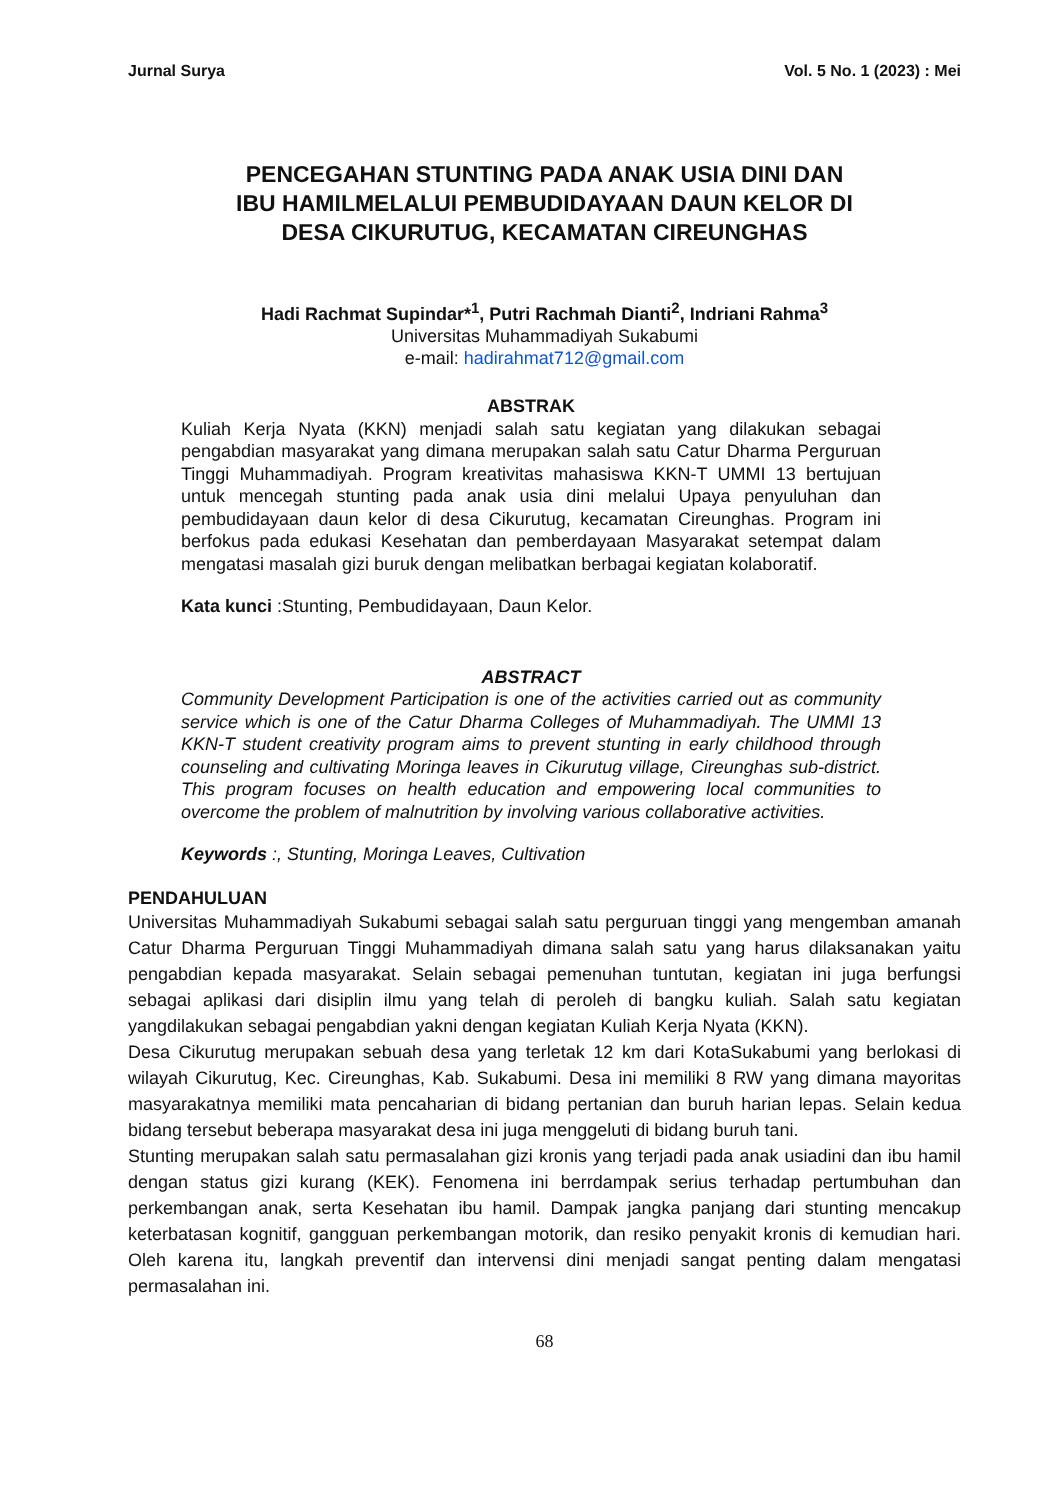Jurnal Surya Vol. 5 No. 1 (2023) : Mei
PENCEGAHAN STUNTING PADA ANAK USIA DINI DAN
IBU HAMILMELALUI PEMBUDIDAYAAN DAUN KELOR DI
DESA CIKURUTUG, KECAMATAN CIREUNGHAS
Hadi Rachmat Supindar*<sup>1</sup>, Putri Rachmah Dianti<sup>2</sup>, Indriani Rahma<sup>3</sup>
Universitas Muhammadiyah Sukabumi
e-mail: hadirahmat712@gmail.com
ABSTRAK
Kuliah Kerja Nyata (KKN) menjadi salah satu kegiatan yang dilakukan sebagai pengabdian masyarakat yang dimana merupakan salah satu Catur Dharma Perguruan Tinggi Muhammadiyah. Program kreativitas mahasiswa KKN-T UMMI 13 bertujuan untuk mencegah stunting pada anak usia dini melalui Upaya penyuluhan dan pembudidayaan daun kelor di desa Cikurutug, kecamatan Cireunghas. Program ini berfokus pada edukasi Kesehatan dan pemberdayaan Masyarakat setempat dalam mengatasi masalah gizi buruk dengan melibatkan berbagai kegiatan kolaboratif.
Kata kunci :Stunting, Pembudidayaan, Daun Kelor.
ABSTRACT
Community Development Participation is one of the activities carried out as community service which is one of the Catur Dharma Colleges of Muhammadiyah. The UMMI 13 KKN-T student creativity program aims to prevent stunting in early childhood through counseling and cultivating Moringa leaves in Cikurutug village, Cireunghas sub-district. This program focuses on health education and empowering local communities to overcome the problem of malnutrition by involving various collaborative activities.
Keywords :, Stunting, Moringa Leaves, Cultivation
PENDAHULUAN
Universitas Muhammadiyah Sukabumi sebagai salah satu perguruan tinggi yang mengemban amanah Catur Dharma Perguruan Tinggi Muhammadiyah dimana salah satu yang harus dilaksanakan yaitu pengabdian kepada masyarakat. Selain sebagai pemenuhan tuntutan, kegiatan ini juga berfungsi sebagai aplikasi dari disiplin ilmu yang telah di peroleh di bangku kuliah. Salah satu kegiatan yangdilakukan sebagai pengabdian yakni dengan kegiatan Kuliah Kerja Nyata (KKN).
Desa Cikurutug merupakan sebuah desa yang terletak 12 km dari KotaSukabumi yang berlokasi di wilayah Cikurutug, Kec. Cireunghas, Kab. Sukabumi. Desa ini memiliki 8 RW yang dimana mayoritas masyarakatnya memiliki mata pencaharian di bidang pertanian dan buruh harian lepas. Selain kedua bidang tersebut beberapa masyarakat desa ini juga menggeluti di bidang buruh tani.
Stunting merupakan salah satu permasalahan gizi kronis yang terjadi pada anak usiadini dan ibu hamil dengan status gizi kurang (KEK). Fenomena ini berrdampak serius terhadap pertumbuhan dan perkembangan anak, serta Kesehatan ibu hamil. Dampak jangka panjang dari stunting mencakup keterbatasan kognitif, gangguan perkembangan motorik, dan resiko penyakit kronis di kemudian hari. Oleh karena itu, langkah preventif dan intervensi dini menjadi sangat penting dalam mengatasi permasalahan ini.
68